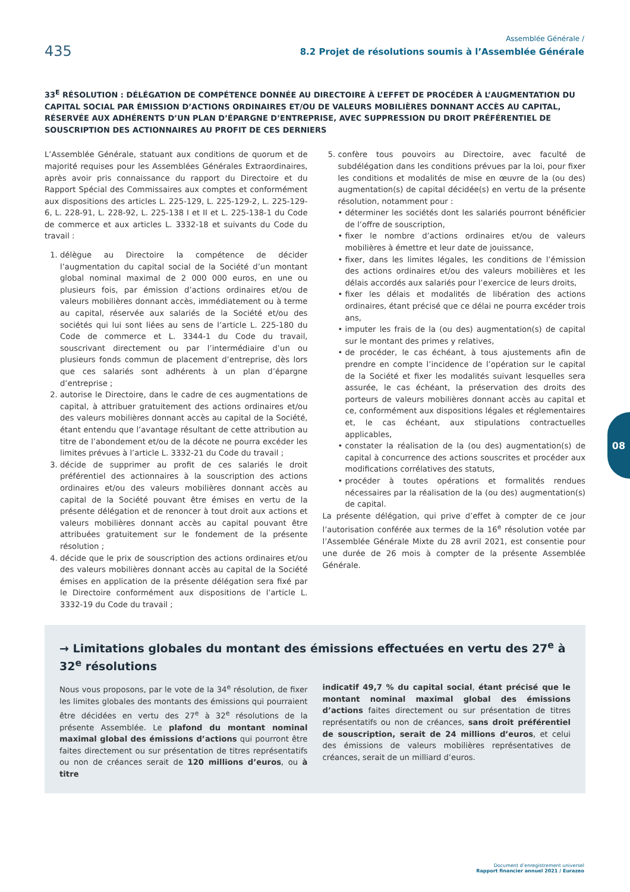435
Assemblée Générale /
8.2 Projet de résolutions soumis à l’Assemblée Générale
33<sup>E</sup> RÉSOLUTION : DÉLÉGATION DE COMPÉTENCE DONNÉE AU DIRECTOIRE À L’EFFET DE PROCÉDER À L’AUGMENTATION DU CAPITAL SOCIAL PAR ÉMISSION D’ACTIONS ORDINAIRES ET/OU DE VALEURS MOBILIÈRES DONNANT ACCÈS AU CAPITAL, RÉSERVÉE AUX ADHÉRENTS D’UN PLAN D’ÉPARGNE D’ENTREPRISE, AVEC SUPPRESSION DU DROIT PRÉFÉRENTIEL DE SOUSCRIPTION DES ACTIONNAIRES AU PROFIT DE CES DERNIERS
L’Assemblée Générale, statuant aux conditions de quorum et de majorité requises pour les Assemblées Générales Extraordinaires, après avoir pris connaissance du rapport du Directoire et du Rapport Spécial des Commissaires aux comptes et conformément aux dispositions des articles L. 225-129, L. 225-129-2, L. 225-129-6, L. 228-91, L. 228-92, L. 225-138 I et II et L. 225-138-1 du Code de commerce et aux articles L. 3332-18 et suivants du Code du travail :
1. délègue au Directoire la compétence de décider l’augmentation du capital social de la Société d’un montant global nominal maximal de 2 000 000 euros, en une ou plusieurs fois, par émission d’actions ordinaires et/ou de valeurs mobilières donnant accès, immédiatement ou à terme au capital, réservée aux salariés de la Société et/ou des sociétés qui lui sont liées au sens de l’article L. 225-180 du Code de commerce et L. 3344-1 du Code du travail, souscrivant directement ou par l’intermédiaire d’un ou plusieurs fonds commun de placement d’entreprise, dès lors que ces salariés sont adhérents à un plan d’épargne d’entreprise ;
2. autorise le Directoire, dans le cadre de ces augmentations de capital, à attribuer gratuitement des actions ordinaires et/ou des valeurs mobilières donnant accès au capital de la Société, étant entendu que l’avantage résultant de cette attribution au titre de l’abondement et/ou de la décote ne pourra excéder les limites prévues à l’article L. 3332-21 du Code du travail ;
3. décide de supprimer au profit de ces salariés le droit préférentiel des actionnaires à la souscription des actions ordinaires et/ou des valeurs mobilières donnant accès au capital de la Société pouvant être émises en vertu de la présente délégation et de renoncer à tout droit aux actions et valeurs mobilières donnant accès au capital pouvant être attribuées gratuitement sur le fondement de la présente résolution ;
4. décide que le prix de souscription des actions ordinaires et/ou des valeurs mobilières donnant accès au capital de la Société émises en application de la présente délégation sera fixé par le Directoire conformément aux dispositions de l’article L. 3332-19 du Code du travail ;
5. confère tous pouvoirs au Directoire, avec faculté de subdélégation dans les conditions prévues par la loi, pour fixer les conditions et modalités de mise en œuvre de la (ou des) augmentation(s) de capital décidée(s) en vertu de la présente résolution, notamment pour :
déterminer les sociétés dont les salariés pourront bénéficier de l’offre de souscription,
fixer le nombre d’actions ordinaires et/ou de valeurs mobilières à émettre et leur date de jouissance,
fixer, dans les limites légales, les conditions de l’émission des actions ordinaires et/ou des valeurs mobilières et les délais accordés aux salariés pour l’exercice de leurs droits,
fixer les délais et modalités de libération des actions ordinaires, étant précisé que ce délai ne pourra excéder trois ans,
imputer les frais de la (ou des) augmentation(s) de capital sur le montant des primes y relatives,
de procéder, le cas échéant, à tous ajustements afin de prendre en compte l’incidence de l’opération sur le capital de la Société et fixer les modalités suivant lesquelles sera assurée, le cas échéant, la préservation des droits des porteurs de valeurs mobilières donnant accès au capital et ce, conformément aux dispositions légales et réglementaires et, le cas échéant, aux stipulations contractuelles applicables,
constater la réalisation de la (ou des) augmentation(s) de capital à concurrence des actions souscrites et procéder aux modifications corrélatives des statuts,
procéder à toutes opérations et formalités rendues nécessaires par la réalisation de la (ou des) augmentation(s) de capital.
La présente délégation, qui prive d’effet à compter de ce jour l’autorisation conférée aux termes de la 16<sup>e</sup> résolution votée par l’Assemblée Générale Mixte du 28 avril 2021, est consentie pour une durée de 26 mois à compter de la présente Assemblée Générale.
08
→ Limitations globales du montant des émissions effectuées en vertu des 27<sup>e</sup> à 32<sup>e</sup> résolutions
Nous vous proposons, par le vote de la 34<sup>e</sup> résolution, de fixer les limites globales des montants des émissions qui pourraient être décidées en vertu des 27<sup>e</sup> à 32<sup>e</sup> résolutions de la présente Assemblée. Le plafond du montant nominal maximal global des émissions d’actions qui pourront être faites directement ou sur présentation de titres représentatifs ou non de créances serait de 120 millions d’euros, ou à titre
indicatif 49,7 % du capital social, étant précisé que le montant nominal maximal global des émissions d’actions faites directement ou sur présentation de titres représentatifs ou non de créances, sans droit préférentiel de souscription, serait de 24 millions d’euros, et celui des émissions de valeurs mobilières représentatives de créances, serait de un milliard d’euros.
Document d’enregistrement universel
Rapport financier annuel 2021 / Eurazeo